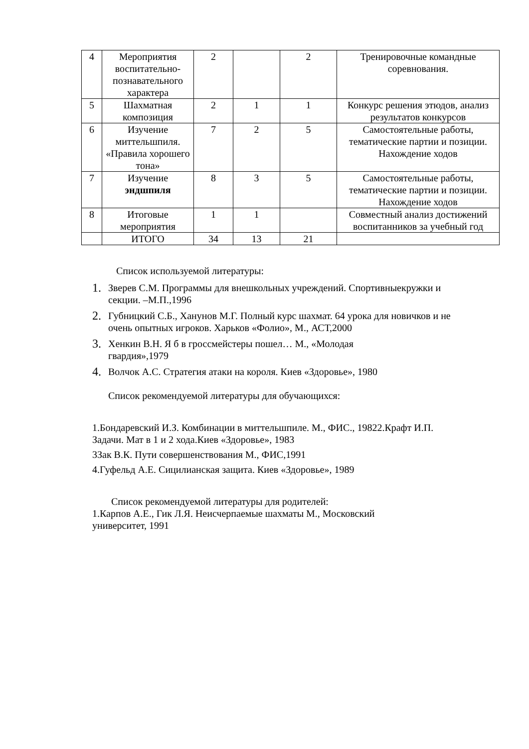| 4 | Мероприятия воспитательно-познавательного характера | 2 | | 2 | Тренировочные командные соревнования. |
| 5 | Шахматная композиция | 2 | 1 | 1 | Конкурс решения этюдов, анализ результатов конкурсов |
| 6 | Изучение миттельшпиля. «Правила хорошего тона» | 7 | 2 | 5 | Самостоятельные работы, тематические партии и позиции. Нахождение ходов |
| 7 | Изучение эндшпиля | 8 | 3 | 5 | Самостоятельные работы, тематические партии и позиции. Нахождение ходов |
| 8 | Итоговые мероприятия | 1 | 1 | | Совместный анализ достижений воспитанников за учебный год |
| | ИТОГО | 34 | 13 | 21 | |
Список используемой литературы:
1. Зверев С.М. Программы для внешкольных учреждений. Спортивныекружки и секции. –М.П.,1996
2. Губницкий С.Б., Ханунов М.Г. Полный курс шахмат. 64 урока для новичков и не очень опытных игроков. Харьков «Фолио», М., АСТ,2000
3. Хенкин В.Н. Я б в гроссмейстеры пошел… М., «Молодая
гвардия»,1979
4. Волчок А.С. Стратегия атаки на короля. Киев «Здоровье», 1980
Список рекомендуемой литературы для обучающихся:
1.Бондаревский И.З. Комбинации в миттельшпиле. М., ФИС., 19822.Крафт И.П. Задачи. Мат в 1 и 2 хода.Киев «Здоровье», 1983
3Зак В.К. Пути совершенствования М., ФИС,1991
4.Гуфельд А.Е. Сицилианская защита. Киев «Здоровье», 1989
Список рекомендуемой литературы для родителей:
1.Карпов А.Е., Гик Л.Я. Неисчерпаемые шахматы М., Московский
университет, 1991